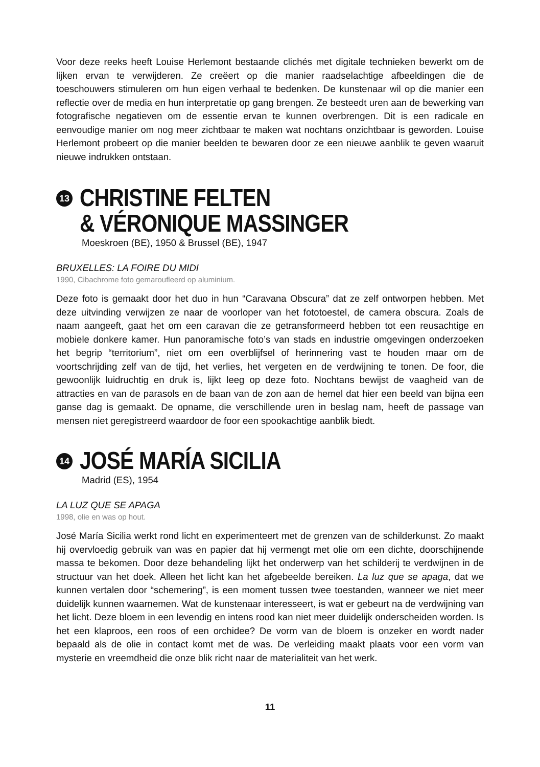Voor deze reeks heeft Louise Herlemont bestaande clichés met digitale technieken bewerkt om de lijken ervan te verwijderen. Ze creëert op die manier raadselachtige afbeeldingen die de toeschouwers stimuleren om hun eigen verhaal te bedenken. De kunstenaar wil op die manier een reflectie over de media en hun interpretatie op gang brengen. Ze besteedt uren aan de bewerking van fotografische negatieven om de essentie ervan te kunnen overbrengen. Dit is een radicale en eenvoudige manier om nog meer zichtbaar te maken wat nochtans onzichtbaar is geworden. Louise Herlemont probeert op die manier beelden te bewaren door ze een nieuwe aanblik te geven waaruit nieuwe indrukken ontstaan.
13
CHRISTINE FELTEN
& VÉRONIQUE MASSINGER
Moeskroen (BE), 1950 & Brussel (BE), 1947
BRUXELLES: LA FOIRE DU MIDI
1990, Cibachrome foto gemaroufleerd op aluminium.
Deze foto is gemaakt door het duo in hun “Caravana Obscura” dat ze zelf ontworpen hebben. Met deze uitvinding verwijzen ze naar de voorloper van het fototoestel, de camera obscura. Zoals de naam aangeeft, gaat het om een caravan die ze getransformeerd hebben tot een reusachtige en mobiele donkere kamer. Hun panoramische foto’s van stads en industrie omgevingen onderzoeken het begrip “territorium”, niet om een overblijfsel of herinnering vast te houden maar om de voortschrijding zelf van de tijd, het verlies, het vergeten en de verdwijning te tonen. De foor, die gewoonlijk luidruchtig en druk is, lijkt leeg op deze foto. Nochtans bewijst de vaagheid van de attracties en van de parasols en de baan van de zon aan de hemel dat hier een beeld van bijna een ganse dag is gemaakt. De opname, die verschillende uren in beslag nam, heeft de passage van mensen niet geregistreerd waardoor de foor een spookachtige aanblik biedt.
14
JOSÉ MARÍA SICILIA
Madrid (ES), 1954
LA LUZ QUE SE APAGA
1998, olie en was op hout.
José María Sicilia werkt rond licht en experimenteert met de grenzen van de schilderkunst. Zo maakt hij overvloedig gebruik van was en papier dat hij vermengt met olie om een dichte, doorschijnende massa te bekomen. Door deze behandeling lijkt het onderwerp van het schilderij te verdwijnen in de structuur van het doek. Alleen het licht kan het afgebeelde bereiken. La luz que se apaga, dat we kunnen vertalen door “schemering”, is een moment tussen twee toestanden, wanneer we niet meer duidelijk kunnen waarnemen. Wat de kunstenaar interesseert, is wat er gebeurt na de verdwijning van het licht. Deze bloem in een levendig en intens rood kan niet meer duidelijk onderscheiden worden. Is het een klaproos, een roos of een orchidee? De vorm van de bloem is onzeker en wordt nader bepaald als de olie in contact komt met de was. De verleiding maakt plaats voor een vorm van mysterie en vreemdheid die onze blik richt naar de materialiteit van het werk.
11